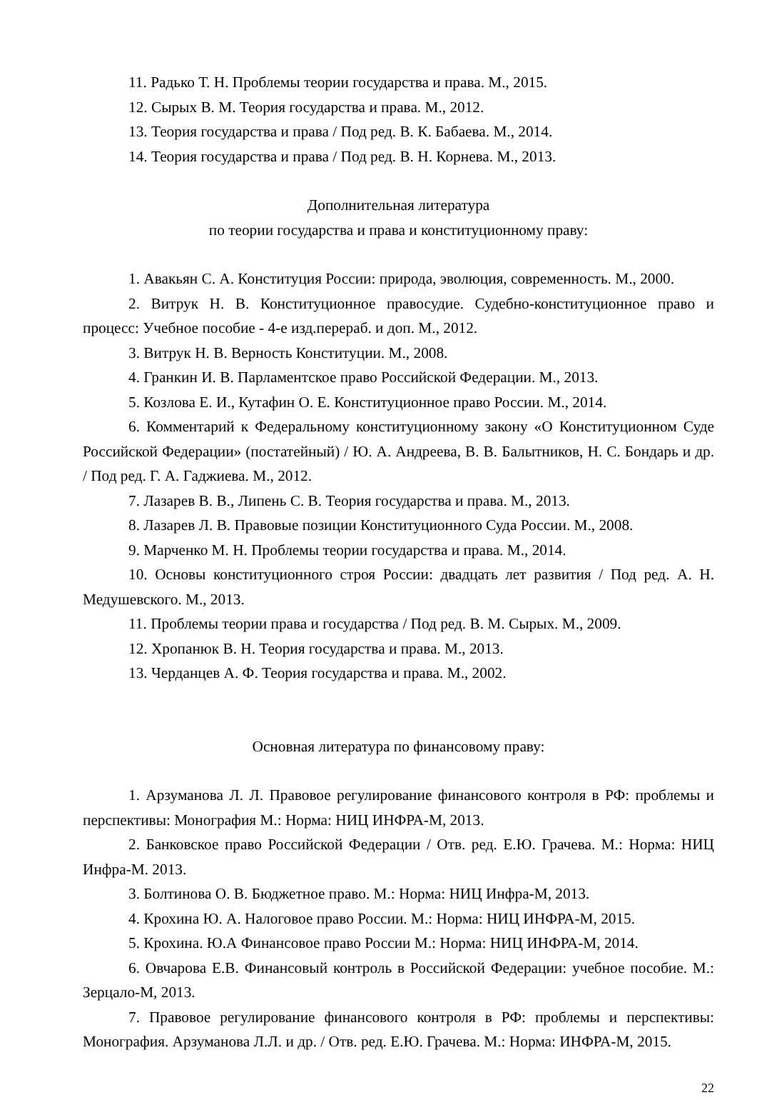11. Радько Т. Н. Проблемы теории государства и права. М., 2015.
12. Сырых В. М. Теория государства и права. М., 2012.
13. Теория государства и права / Под ред. В. К. Бабаева. М., 2014.
14. Теория государства и права / Под ред. В. Н. Корнева. М., 2013.
Дополнительная литература
по теории государства и права и конституционному праву:
1. Авакьян С. А. Конституция России: природа, эволюция, современность. М., 2000.
2. Витрук Н. В. Конституционное правосудие. Судебно-конституционное право и процесс: Учебное пособие - 4-е изд.перераб. и доп. М., 2012.
3. Витрук Н. В. Верность Конституции. М., 2008.
4. Гранкин И. В. Парламентское право Российской Федерации. М., 2013.
5. Козлова Е. И., Кутафин О. Е. Конституционное право России. М., 2014.
6. Комментарий к Федеральному конституционному закону «О Конституционном Суде Российской Федерации» (постатейный) / Ю. А. Андреева, В. В. Балытников, Н. С. Бондарь и др. / Под ред. Г. А. Гаджиева. М., 2012.
7. Лазарев В. В., Липень С. В. Теория государства и права. М., 2013.
8. Лазарев Л. В. Правовые позиции Конституционного Суда России. М., 2008.
9. Марченко М. Н. Проблемы теории государства и права. М., 2014.
10. Основы конституционного строя России: двадцать лет развития / Под ред. А. Н. Медушевского. М., 2013.
11. Проблемы теории права и государства / Под ред. В. М. Сырых. М., 2009.
12. Хропанюк В. Н. Теория государства и права. М., 2013.
13. Черданцев А. Ф. Теория государства и права. М., 2002.
Основная литература по финансовому праву:
1. Арзуманова Л. Л. Правовое регулирование финансового контроля в РФ: проблемы и перспективы: Монография М.: Норма: НИЦ ИНФРА-М, 2013.
2. Банковское право Российской Федерации / Отв. ред. Е.Ю. Грачева. М.: Норма: НИЦ Инфра-М. 2013.
3. Болтинова О. В. Бюджетное право. М.: Норма: НИЦ Инфра-М, 2013.
4. Крохина Ю. А. Налоговое право России. М.: Норма: НИЦ ИНФРА-М, 2015.
5. Крохина. Ю.А Финансовое право России М.: Норма: НИЦ ИНФРА-М, 2014.
6. Овчарова Е.В. Финансовый контроль в Российской Федерации: учебное пособие. М.: Зерцало-М, 2013.
7. Правовое регулирование финансового контроля в РФ: проблемы и перспективы: Монография. Арзуманова Л.Л. и др. / Отв. ред. Е.Ю. Грачева. М.: Норма: ИНФРА-М, 2015.
22